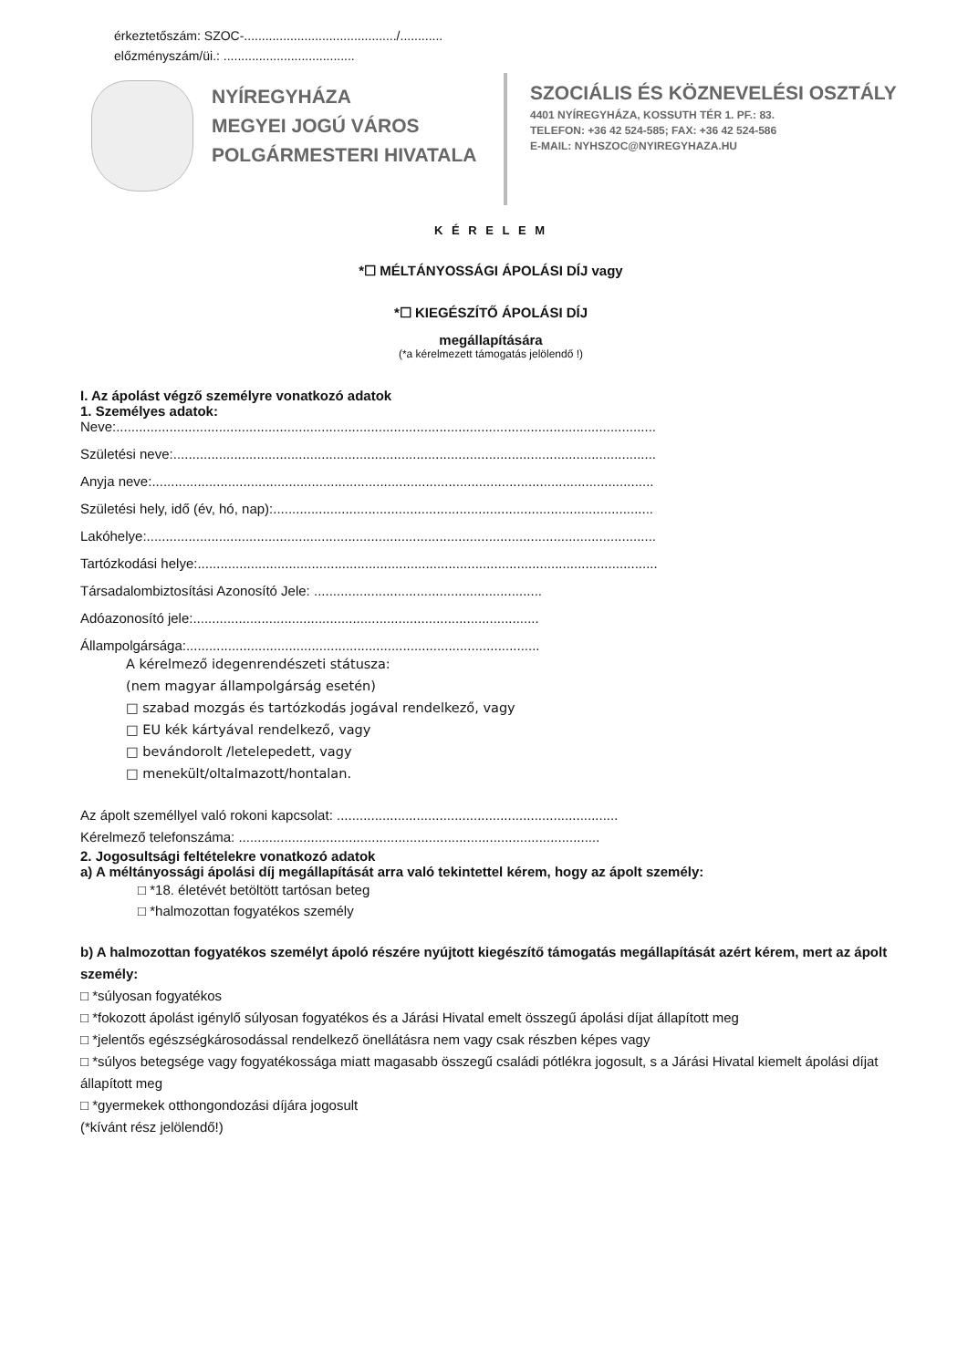érkeztetőszám: SZOC-.........................................../............
előzményszám/üi.: .....................................
NYÍREGYHÁZA
MEGYEI JOGÚ VÁROS
POLGÁRMESTERI HIVATALA
SZOCIÁLIS ÉS KÖZNEVELÉSI OSZTÁLY
4401 NYÍREGYHÁZA, KOSSUTH TÉR 1. PF.: 83.
TELEFON: +36 42 524-585; FAX: +36 42 524-586
E-MAIL: NYHSZOC@NYIREGYHAZA.HU
K É R E L E M
*☐ MÉLTÁNYOSSÁGI ÁPOLÁSI DÍJ vagy
*☐ KIEGÉSZÍTŐ ÁPOLÁSI DÍJ
megállapítására
(*a kérelmezett támogatás jelölendő !)
I. Az ápolást végző személyre vonatkozó adatok
1. Személyes adatok:
Neve:..............................................................................................................................................
Születési neve:...............................................................................................................................
Anyja neve:....................................................................................................................................
Születési hely, idő (év, hó, nap):....................................................................................................
Lakóhelye:......................................................................................................................................
Tartózkodási helye:.........................................................................................................................
Társadalombiztosítási Azonosító Jele: ............................................................
Adóazonosító jele:...........................................................................................
Állampolgársága:.............................................................................................
A kérelmező idegenrendészeti státusza:
(nem magyar állampolgárság esetén)
□ szabad mozgás és tartózkodás jogával rendelkező, vagy
□ EU kék kártyával rendelkező, vagy
□ bevándorolt /letelepedett, vagy
□ menekült/oltalmazott/hontalan.
Az ápolt személlyel való rokoni kapcsolat: ..........................................................................
Kérelmező telefonszáma: ...............................................................................................
2. Jogosultsági feltételekre vonatkozó adatok
a) A méltányossági ápolási díj megállapítását arra való tekintettel kérem, hogy az ápolt személy:
□ *18. életévét betöltött tartósan beteg
□ *halmozottan fogyatékos személy
b) A halmozottan fogyatékos személyt ápoló részére nyújtott kiegészítő támogatás megállapítását azért kérem, mert az ápolt személy:
□ *súlyosan fogyatékos
□ *fokozott ápolást igénylő súlyosan fogyatékos és a Járási Hivatal emelt összegű ápolási díjat állapított meg
□ *jelentős egészségkárosodással rendelkező önellátásra nem vagy csak részben képes vagy
□ *súlyos betegsége vagy fogyatékossága miatt magasabb összegű családi pótlékra jogosult, s a Járási Hivatal kiemelt ápolási díjat állapított meg
□ *gyermekek otthongondozási díjára jogosult
(*kívánt rész jelölendő!)